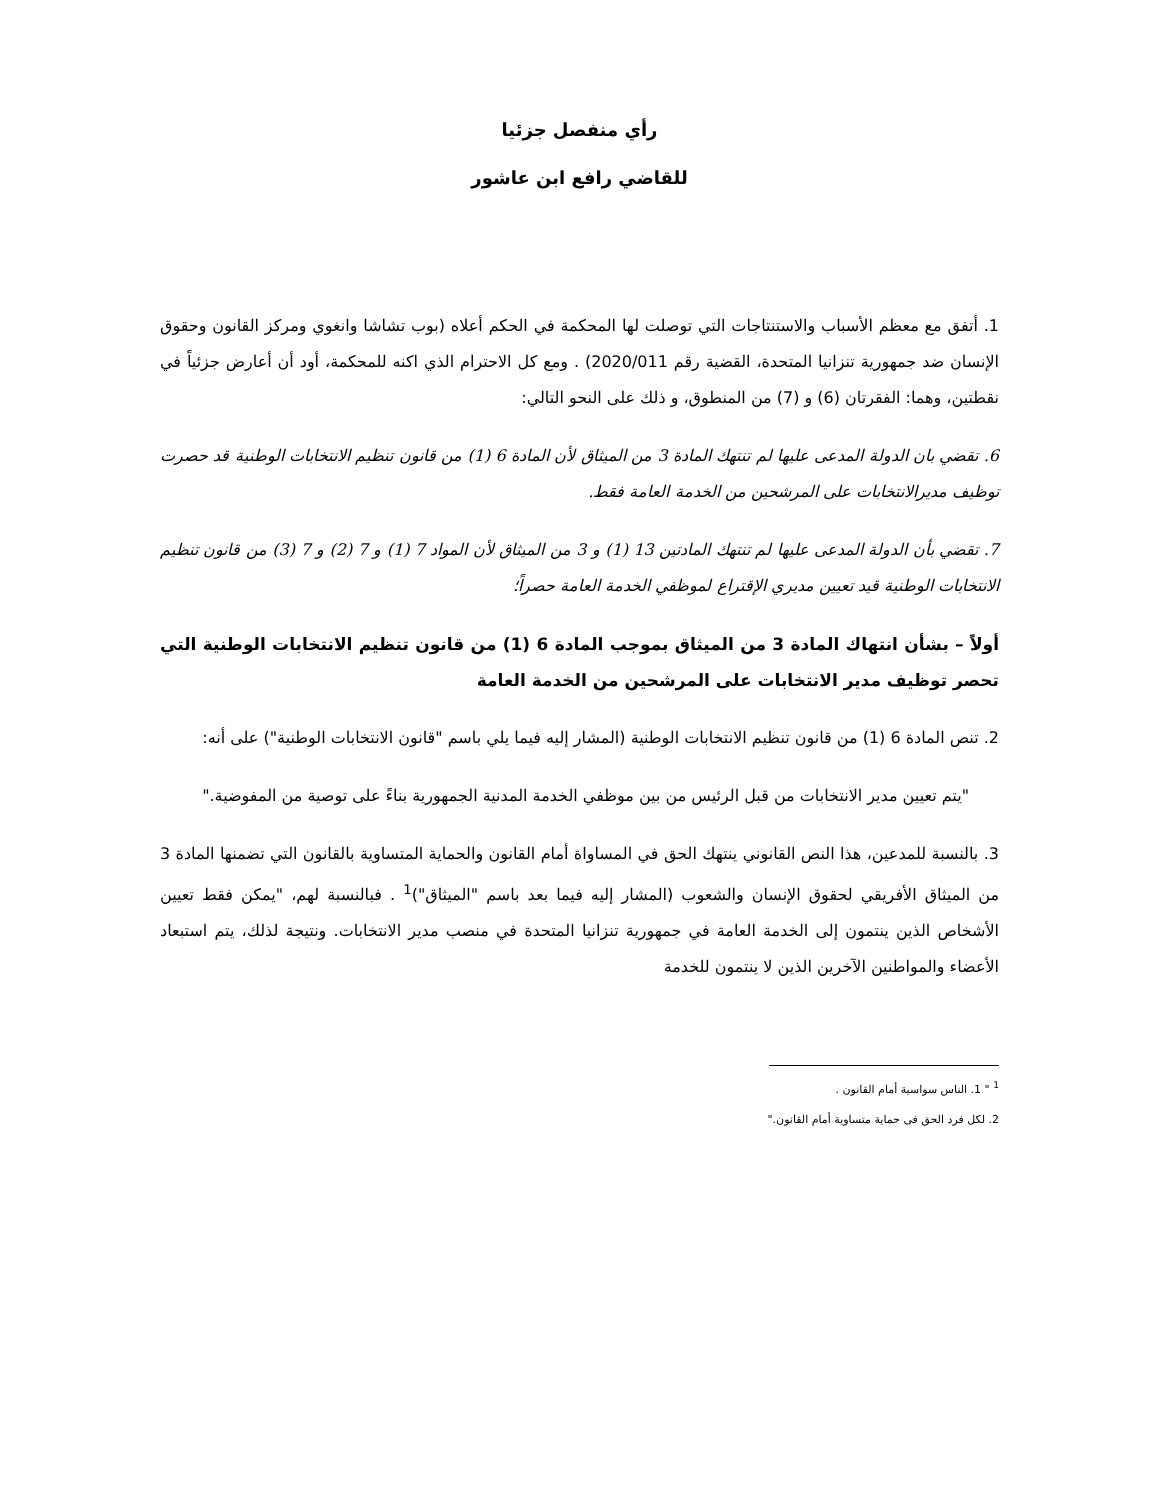رأي منفصل جزئيا
للقاضي رافع ابن عاشور
1. أتفق مع معظم الأسباب والاستنتاجات التي توصلت لها المحكمة في الحكم أعلاه (بوب تشاشا وانغوي ومركز القانون وحقوق الإنسان ضد جمهورية تنزانيا المتحدة، القضية رقم 2020/011) . ومع كل الاحترام الذي اكنه للمحكمة، أود أن أعارض جزئياً في نقطتين، وهما: الفقرتان (6) و (7) من المنطوق، و ذلك على النحو التالي:
6. تقضي بان الدولة المدعى عليها لم تنتهك المادة 3 من الميثاق لأن المادة 6 (1) من قانون تنظيم الانتخابات الوطنية قد حصرت توظيف مديرالانتخابات على المرشحين من الخدمة العامة فقط.
7. تقضي بأن الدولة المدعى عليها لم تنتهك المادتين 13 (1) و 3 من الميثاق لأن المواد 7 (1) و 7 (2) و 7 (3) من قانون تنظيم الانتخابات الوطنية قيد تعيين مديري الإقتراع لموظفي الخدمة العامة حصراً؛
أولاً – بشأن انتهاك المادة 3 من الميثاق بموجب المادة 6 (1) من قانون تنظيم الانتخابات الوطنية التي تحصر توظيف مدير الانتخابات على المرشحين من الخدمة العامة
2. تنص المادة 6 (1) من قانون تنظيم الانتخابات الوطنية (المشار إليه فيما يلي باسم "قانون الانتخابات الوطنية") على أنه:
"يتم تعيين مدير الانتخابات من قبل الرئيس من بين موظفي الخدمة المدنية الجمهورية بناءً على توصية من المفوضية."
3. بالنسبة للمدعين، هذا النص القانوني ينتهك الحق في المساواة أمام القانون والحماية المتساوية بالقانون التي تضمنها المادة 3 من الميثاق الأفريقي لحقوق الإنسان والشعوب (المشار إليه فيما بعد باسم "الميثاق")<sup>1</sup> . فبالنسبة لهم، "يمكن فقط تعيين الأشخاص الذين ينتمون إلى الخدمة العامة في جمهورية تنزانيا المتحدة في منصب مدير الانتخابات. ونتيجة لذلك، يتم استبعاد الأعضاء والمواطنين الآخرين الذين لا ينتمون للخدمة
<sup>1</sup> " 1. الناس سواسية أمام القانون .
2. لكل فرد الحق فى حماية متساوية أمام القانون."